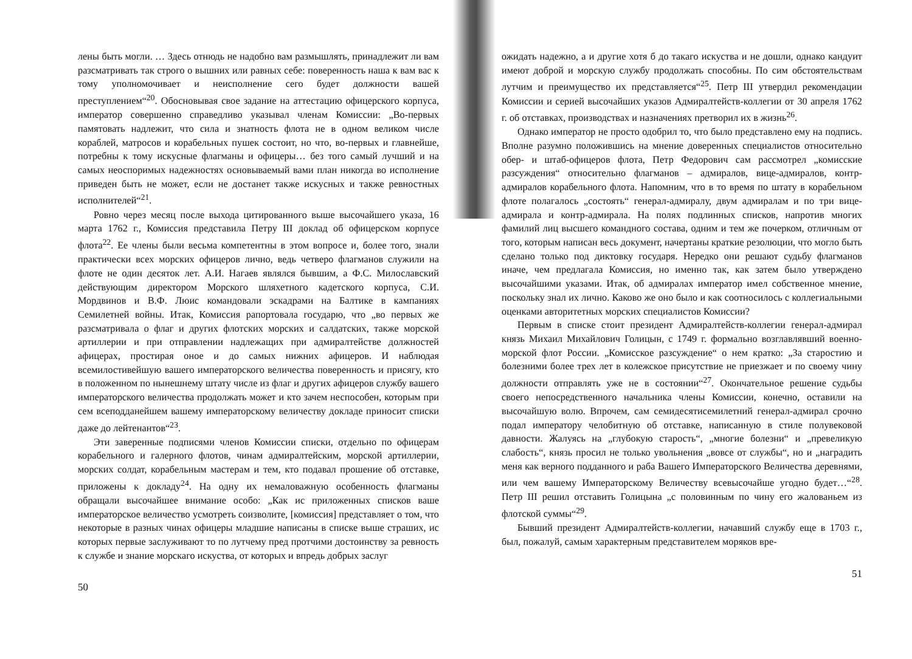лены быть могли. … Здесь отнюдь не надобно вам размышлять, принадлежит ли вам разсматривать так строго о вышних или равных себе: поверенность наша к вам вас к тому уполномочивает и неисполнение сего будет должности вашей преступлением“<sup>20</sup>. Обосновывая свое задание на аттестацию офицерского корпуса, император совершенно справедливо указывал членам Комиссии: „Во-первых памятовать надлежит, что сила и знатность флота не в одном великом числе кораблей, матросов и корабельных пушек состоит, но что, во-первых и главнейше, потребны к тому искусные флагманы и офицеры… без того самый лучший и на самых неоспоримых надежностях основываемый вами план никогда во исполнение приведен быть не может, если не достанет также искусных и также ревностных исполнителей“<sup>21</sup>.
Ровно через месяц после выхода цитированного выше высочайшего указа, 16 марта 1762 г., Комиссия представила Петру III доклад об офицерском корпусе флота<sup>22</sup>. Ее члены были весьма компетентны в этом вопросе и, более того, знали практически всех морских офицеров лично, ведь четверо флагманов служили на флоте не один десяток лет. А.И. Нагаев являлся бывшим, а Ф.С. Милославский действующим директором Морского шляхетного кадетского корпуса, С.И. Мордвинов и В.Ф. Люис командовали эскадрами на Балтике в кампаниях Семилетней войны. Итак, Комиссия рапортовала государю, что „во первых же разсматривала о флаг и других флотских морских и салдатских, также морской артиллерии и при отправлении надлежащих при адмиралтействе должностей афицерах, простирая оное и до самых нижних афицеров. И наблюдая всемилостивейшую вашего императорского величества поверенность и присягу, кто в положенном по нынешнему штату числе из флаг и других афицеров службу вашего императорского величества продолжать может и кто зачем неспособен, которым при сем всеподданейшем вашему императорскому величеству докладе приносит списки даже до лейтенантов“<sup>23</sup>.
Эти заверенные подписями членов Комиссии списки, отдельно по офицерам корабельного и галерного флотов, чинам адмиралтейским, морской артиллерии, морских солдат, корабельным мастерам и тем, кто подавал прошение об отставке, приложены к докладу<sup>24</sup>. На одну их немаловажную особенность флагманы обращали высочайшее внимание особо: „Как ис приложенных списков ваше императорское величество усмотреть соизволите, [комиссия] представляет о том, что некоторые в разных чинах офицеры младшие написаны в списке выше страших, ис которых первые заслуживают то по лутчему пред протчими достоинству за ревность к службе и знание морскаго искуства, от которых и впредь добрых заслуг
50
ожидать надежно, а и другие хотя б до такаго искуства и не дошли, однако кандуит имеют доброй и морскую службу продолжать способны. По сим обстоятельствам лутчим и преимущество их представляется“<sup>25</sup>. Петр III утвердил рекомендации Комиссии и серией высочайших указов Адмиралтейств-коллегии от 30 апреля 1762 г. об отставках, производствах и назначениях претворил их в жизнь<sup>26</sup>.
Однако император не просто одобрил то, что было представлено ему на подпись. Вполне разумно положившись на мнение доверенных специалистов относительно обер- и штаб-офицеров флота, Петр Федорович сам рассмотрел „комисские разсуждения“ относительно флагманов – адмиралов, вице-адмиралов, контр-адмиралов корабельного флота. Напомним, что в то время по штату в корабельном флоте полагалось „состоять“ генерал-адмиралу, двум адмиралам и по три вице-адмирала и контр-адмирала. На полях подлинных списков, напротив многих фамилий лиц высшего командного состава, одним и тем же почерком, отличным от того, которым написан весь документ, начертаны краткие резолюции, что могло быть сделано только под диктовку государя. Нередко они решают судьбу флагманов иначе, чем предлагала Комиссия, но именно так, как затем было утверждено высочайшими указами. Итак, об адмиралах император имел собственное мнение, поскольку знал их лично. Каково же оно было и как соотносилось с коллегиальными оценками авторитетных морских специалистов Комиссии?
Первым в списке стоит президент Адмиралтейств-коллегии генерал-адмирал князь Михаил Михайлович Голицын, с 1749 г. формально возглавлявший военно-морской флот России. „Комисское разсуждение“ о нем кратко: „За старостию и болезними более трех лет в колежское присутствие не приезжает и по своему чину должности отправлять уже не в состоянии“<sup>27</sup>. Окончательное решение судьбы своего непосредственного начальника члены Комиссии, конечно, оставили на высочайшую волю. Впрочем, сам семидесятисемилетний генерал-адмирал срочно подал императору челобитную об отставке, написанную в стиле полувековой давности. Жалуясь на „глубокую старость“, „многие болезни“ и „превеликую слабость“, князь просил не только увольнения „вовсе от службы“, но и „наградить меня как верного подданного и раба Вашего Императорского Величества деревнями, или чем вашему Императорскому Величеству всевысочайше угодно будет…“<sup>28</sup>. Петр III решил отставить Голицына „с половинным по чину его жалованьем из флотской суммы“<sup>29</sup>.
Бывший президент Адмиралтейств-коллегии, начавший службу еще в 1703 г., был, пожалуй, самым характерным представителем моряков вре-
51